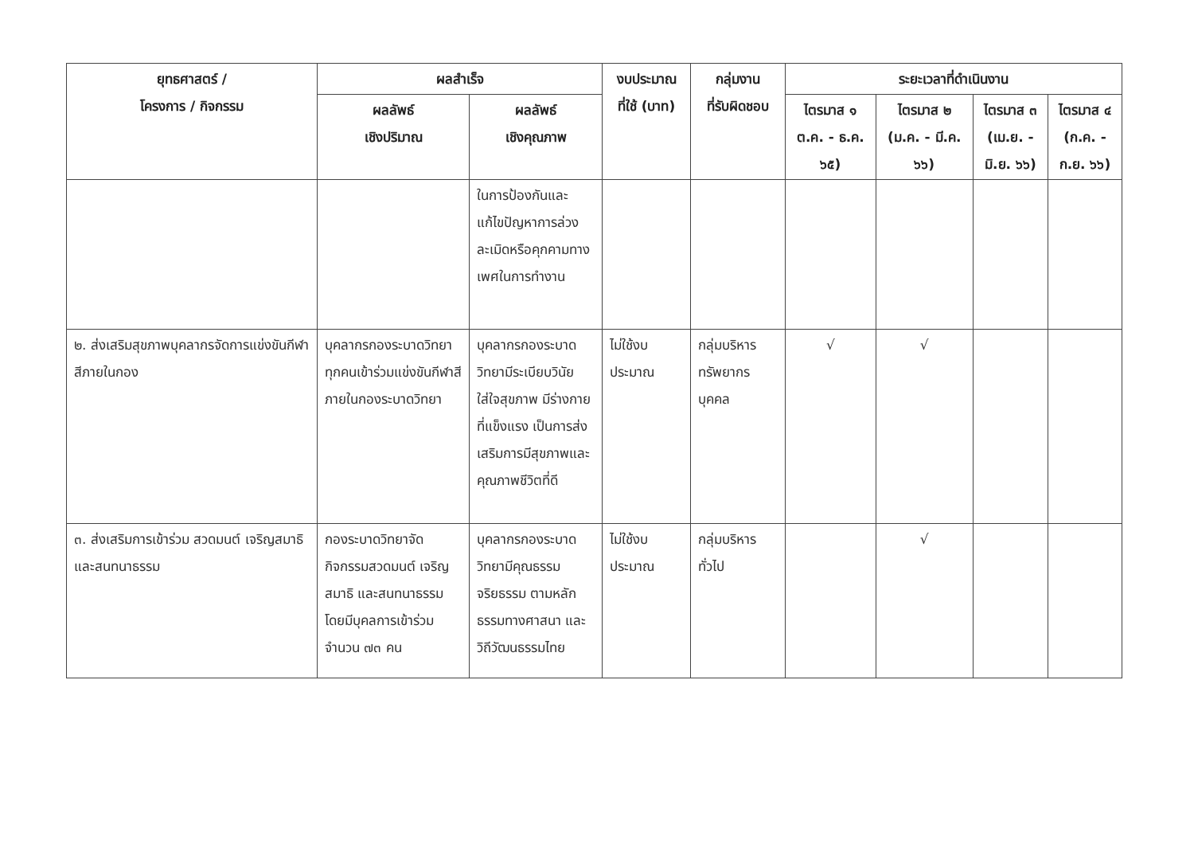| ยุทธศาสตร์ / โครงการ / กิจกรรม | ผลสำเร็จ | | งบประมาณ ที่ใช้ (บาท) | กลุ่มงาน ที่รับผิดชอบ | ระยะเวลาที่ดำเนินงาน | | | |
| --- | --- | --- | --- | --- | --- | --- | --- | --- |
| | ผลลัพธ์ เชิงปริมาณ | ผลลัพธ์ เชิงคุณภาพ | | | ไตรมาส ๑ ต.ค. - ธ.ค. ๖๕) | ไตรมาส ๒ (ม.ค. - มี.ค. ๖๖) | ไตรมาส ๓ (เม.ย. - มิ.ย. ๖๖) | ไตรมาส ๔ (ก.ค. - ก.ย. ๖๖) |
| | | ในการป้องกันและแก้ไขปัญหาการล่วงละเมิดหรือคุกคามทางเพศในการทำงาน | | | | | | |
| ๒. ส่งเสริมสุขภาพบุคลากรจัดการแข่งขันกีฬาสีภายในกอง | บุคลากรกองระบาดวิทยาทุกคนเข้าร่วมแข่งขันกีฬาสีภายในกองระบาดวิทยา | บุคลากรกองระบาดวิทยามีระเบียบวินัย ใส่ใจสุขภาพ มีร่างกายที่แข็งแรง เป็นการส่งเสริมการมีสุขภาพและคุณภาพชีวิตที่ดี | ไม่ใช้งบประมาณ | กลุ่มบริหารทรัพยากรบุคคล | √ | √ | | |
| ๓. ส่งเสริมการเข้าร่วม สวดมนต์ เจริญสมาธิ และสนทนาธรรม | กองระบาดวิทยาจัดกิจกรรมสวดมนต์ เจริญสมาธิ และสนทนาธรรม โดยมีบุคลการเข้าร่วมจำนวน ๗๓ คน | บุคลากรกองระบาดวิทยามีคุณธรรม จริยธรรม ตามหลักธรรมทางศาสนา และวิถีวัฒนธรรมไทย | ไม่ใช้งบประมาณ | กลุ่มบริหารทั่วไป | | √ | | |